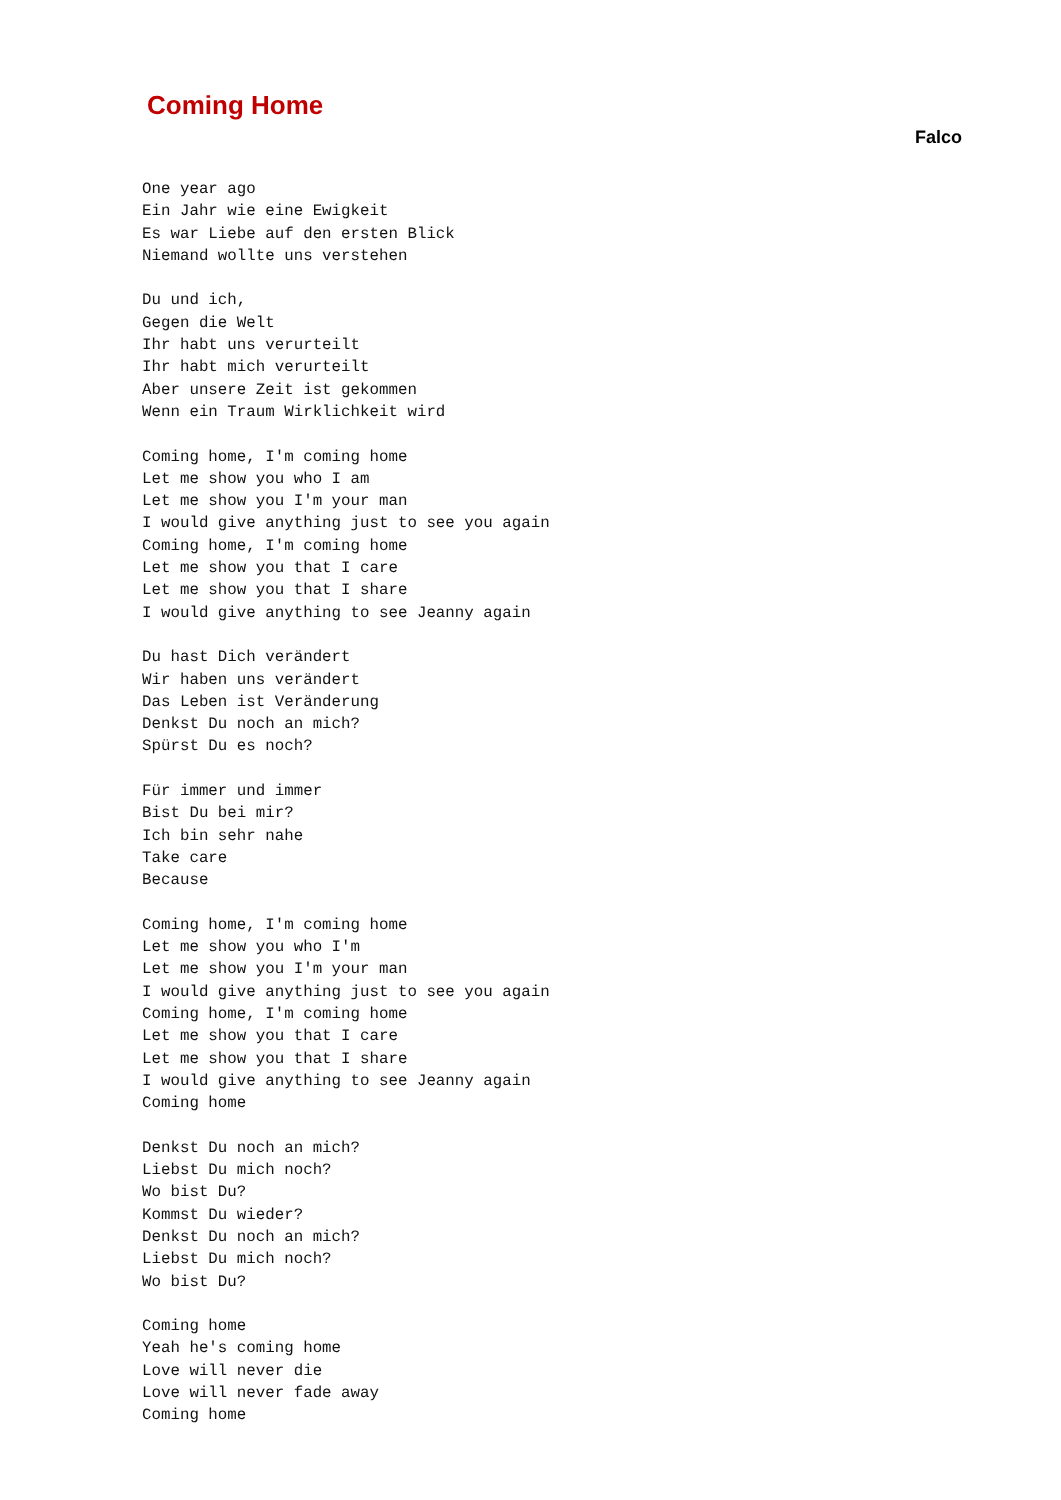Coming Home
Falco
One year ago
Ein Jahr wie eine Ewigkeit
Es war Liebe auf den ersten Blick
Niemand wollte uns verstehen

Du und ich,
Gegen die Welt
Ihr habt uns verurteilt
Ihr habt mich verurteilt
Aber unsere Zeit ist gekommen
Wenn ein Traum Wirklichkeit wird

Coming home, I'm coming home
Let me show you who I am
Let me show you I'm your man
I would give anything just to see you again
Coming home, I'm coming home
Let me show you that I care
Let me show you that I share
I would give anything to see Jeanny again

Du hast Dich verändert
Wir haben uns verändert
Das Leben ist Veränderung
Denkst Du noch an mich?
Spürst Du es noch?

Für immer und immer
Bist Du bei mir?
Ich bin sehr nahe
Take care
Because

Coming home, I'm coming home
Let me show you who I'm
Let me show you I'm your man
I would give anything just to see you again
Coming home, I'm coming home
Let me show you that I care
Let me show you that I share
I would give anything to see Jeanny again
Coming home

Denkst Du noch an mich?
Liebst Du mich noch?
Wo bist Du?
Kommst Du wieder?
Denkst Du noch an mich?
Liebst Du mich noch?
Wo bist Du?

Coming home
Yeah he's coming home
Love will never die
Love will never fade away
Coming home